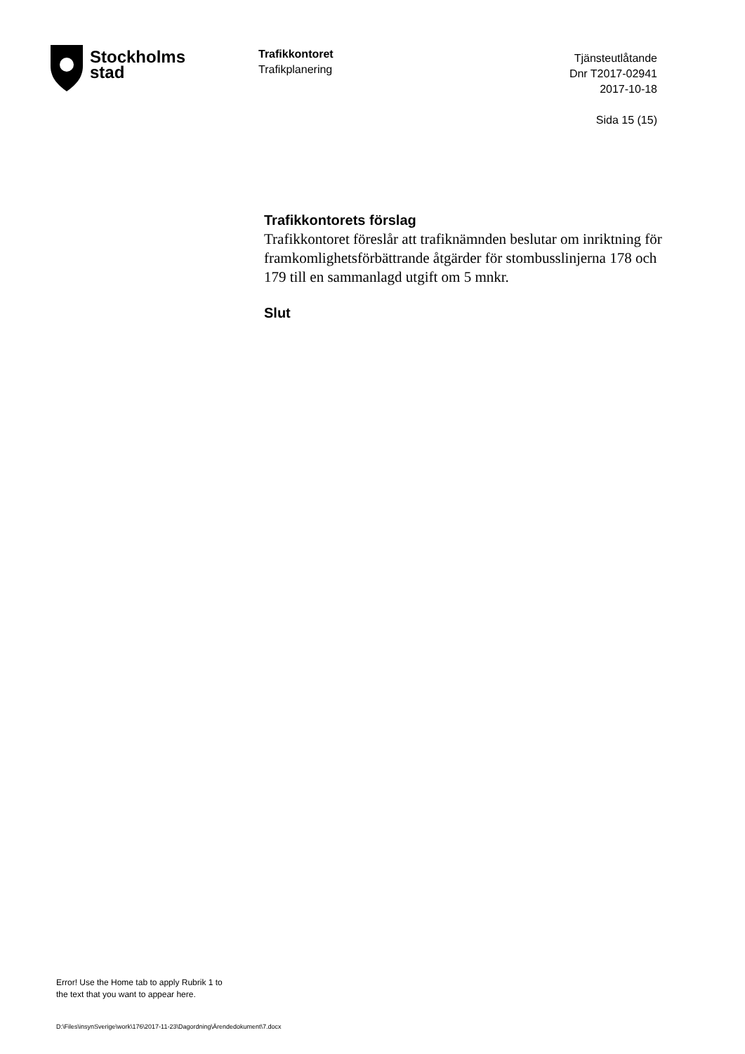Stockholms
stad
Trafikkontoret
Trafikplanering
Tjänsteutlåtande
Dnr T2017-02941
2017-10-18
Sida 15 (15)
Trafikkontorets förslag
Trafikkontoret föreslår att trafiknämnden beslutar om inriktning för framkomlighetsförbättrande åtgärder för stombusslinjerna 178 och 179 till en sammanlagd utgift om 5 mnkr.
Slut
Error! Use the Home tab to apply Rubrik 1 to
the text that you want to appear here.
D:\Files\insynSverige\work\176\2017-11-23\Dagordning\Ärendedokument\7.docx